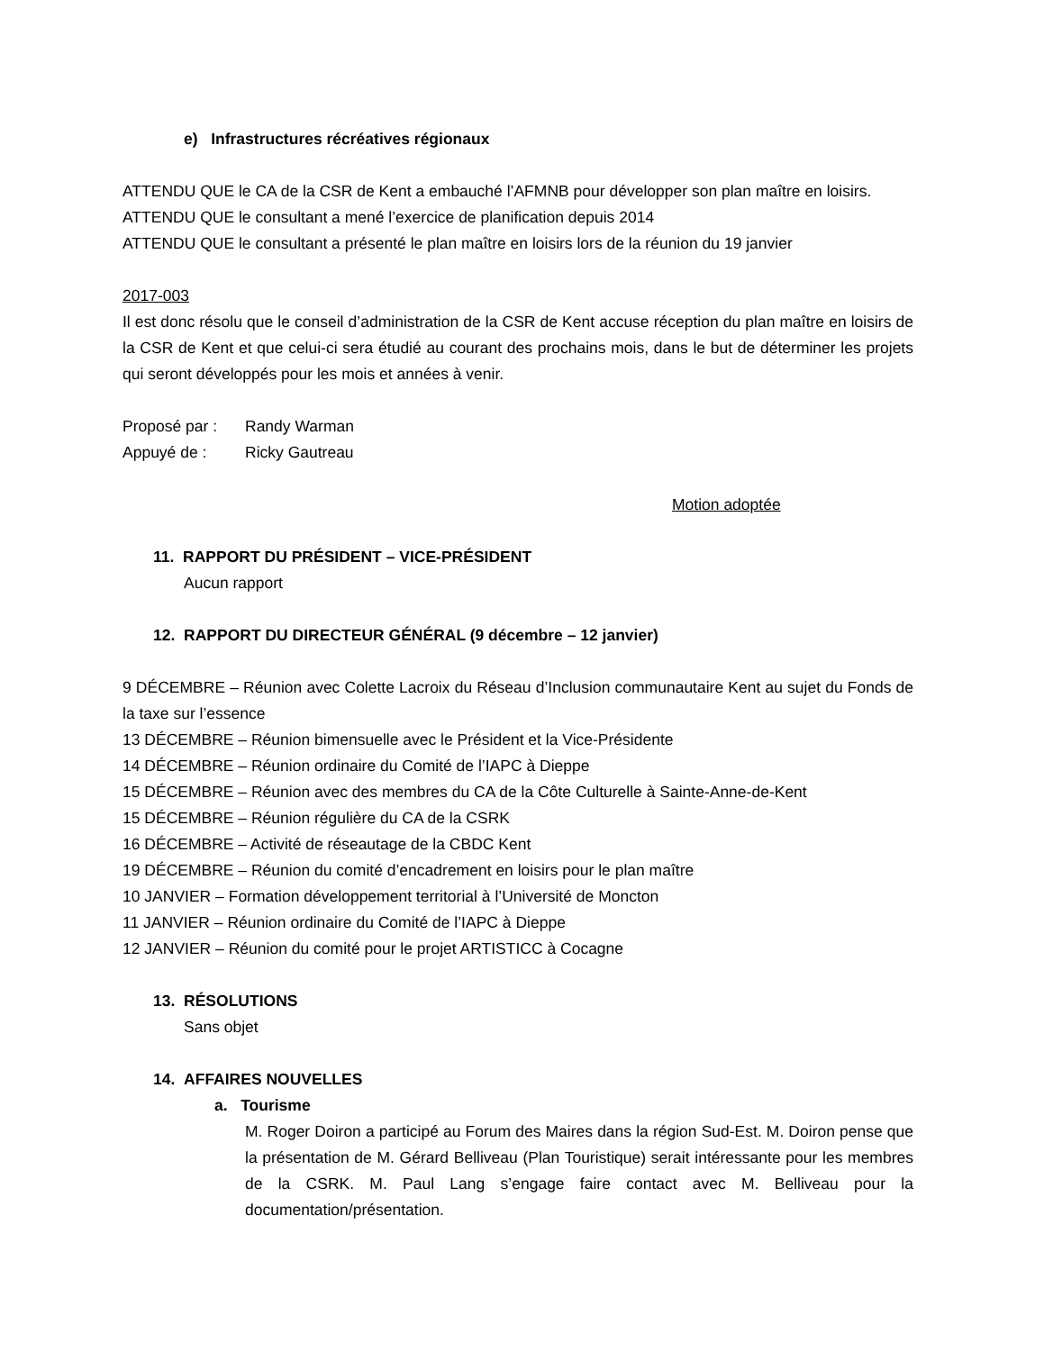e) Infrastructures récréatives régionaux
ATTENDU QUE le CA de la CSR de Kent a embauché l’AFMNB pour développer son plan maître en loisirs.
ATTENDU QUE le consultant a mené l’exercice de planification depuis 2014
ATTENDU QUE le consultant a présenté le plan maître en loisirs lors de la réunion du 19 janvier
2017-003
Il est donc résolu que le conseil d’administration de la CSR de Kent accuse réception du plan maître en loisirs de la CSR de Kent et que celui-ci sera étudié au courant des prochains mois, dans le but de déterminer les projets qui seront développés pour les mois et années à venir.
Proposé par : Randy Warman
Appuyé de : Ricky Gautreau
Motion adoptée
11. RAPPORT DU PRÉSIDENT – VICE-PRÉSIDENT
Aucun rapport
12. RAPPORT DU DIRECTEUR GÉNÉRAL (9 décembre – 12 janvier)
9 DÉCEMBRE – Réunion avec Colette Lacroix du Réseau d’Inclusion communautaire Kent au sujet du Fonds de la taxe sur l’essence
13 DÉCEMBRE – Réunion bimensuelle avec le Président et la Vice-Présidente
14 DÉCEMBRE – Réunion ordinaire du Comité de l’IAPC à Dieppe
15 DÉCEMBRE – Réunion avec des membres du CA de la Côte Culturelle à Sainte-Anne-de-Kent
15 DÉCEMBRE – Réunion régulière du CA de la CSRK
16 DÉCEMBRE – Activité de réseautage de la CBDC Kent
19 DÉCEMBRE – Réunion du comité d’encadrement en loisirs pour le plan maître
10 JANVIER – Formation développement territorial à l’Université de Moncton
11 JANVIER – Réunion ordinaire du Comité de l’IAPC à Dieppe
12 JANVIER – Réunion du comité pour le projet ARTISTICC à Cocagne
13. RÉSOLUTIONS
Sans objet
14. AFFAIRES NOUVELLES
a. Tourisme
M. Roger Doiron a participé au Forum des Maires dans la région Sud-Est. M. Doiron pense que la présentation de M. Gérard Belliveau (Plan Touristique) serait intéressante pour les membres de la CSRK. M. Paul Lang s’engage faire contact avec M. Belliveau pour la documentation/présentation.